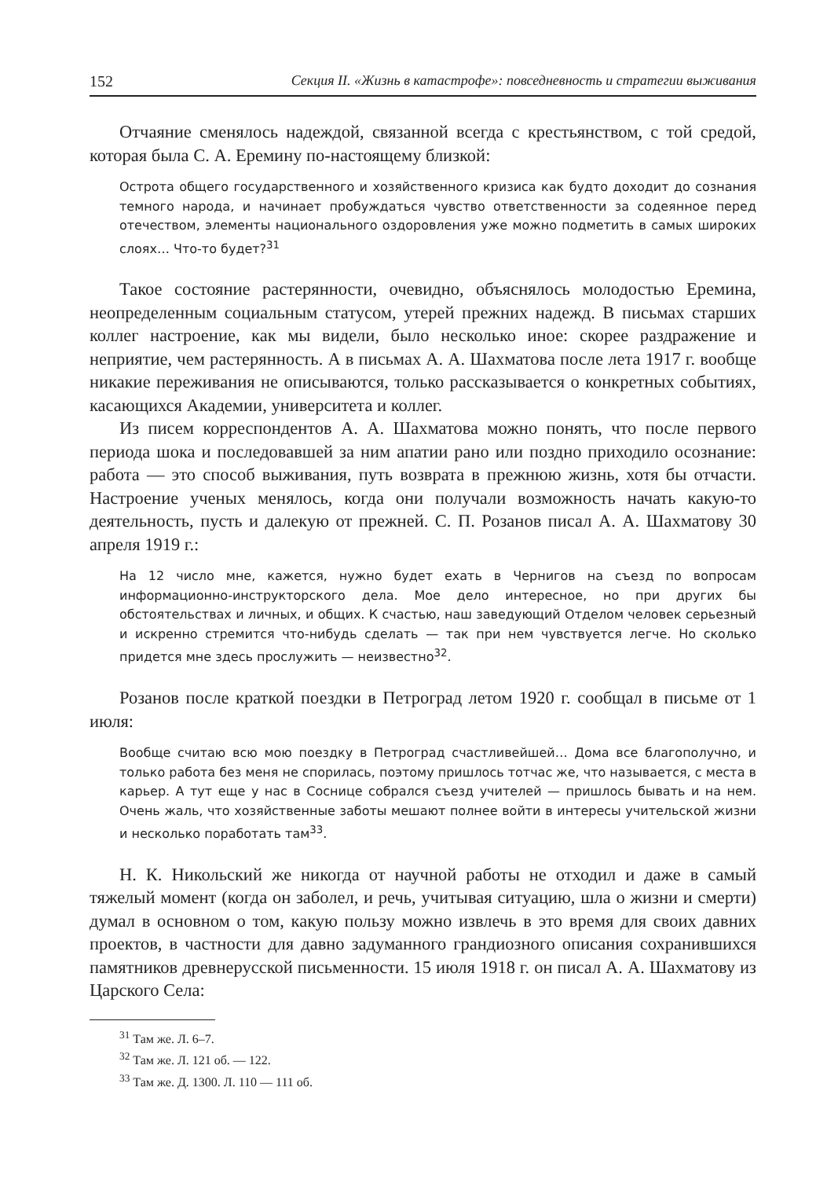152 Секция II. «Жизнь в катастрофе»: повседневность и стратегии выживания
Отчаяние сменялось надеждой, связанной всегда с крестьянством, с той средой, которая была С. А. Еремину по-настоящему близкой:
Острота общего государственного и хозяйственного кризиса как будто доходит до сознания темного народа, и начинает пробуждаться чувство ответственности за содеянное перед отечеством, элементы национального оздоровления уже можно подметить в самых широких слоях… Что-то будет?<sup>31</sup>
Такое состояние растерянности, очевидно, объяснялось молодостью Еремина, неопределенным социальным статусом, утерей прежних надежд. В письмах старших коллег настроение, как мы видели, было несколько иное: скорее раздражение и неприятие, чем растерянность. А в письмах А. А. Шахматова после лета 1917 г. вообще никакие переживания не описываются, только рассказывается о конкретных событиях, касающихся Академии, университета и коллег.
Из писем корреспондентов А. А. Шахматова можно понять, что после первого периода шока и последовавшей за ним апатии рано или поздно приходило осознание: работа — это способ выживания, путь возврата в прежнюю жизнь, хотя бы отчасти. Настроение ученых менялось, когда они получали возможность начать какую-то деятельность, пусть и далекую от прежней. С. П. Розанов писал А. А. Шахматову 30 апреля 1919 г.:
На 12 число мне, кажется, нужно будет ехать в Чернигов на съезд по вопросам информационно-инструкторского дела. Мое дело интересное, но при других бы обстоятельствах и личных, и общих. К счастью, наш заведующий Отделом человек серьезный и искренно стремится что-нибудь сделать — так при нем чувствуется легче. Но сколько придется мне здесь прослужить — неизвестно<sup>32</sup>.
Розанов после краткой поездки в Петроград летом 1920 г. сообщал в письме от 1 июля:
Вообще считаю всю мою поездку в Петроград счастливейшей… Дома все благополучно, и только работа без меня не спорилась, поэтому пришлось тотчас же, что называется, с места в карьер. А тут еще у нас в Соснице собрался съезд учителей — пришлось бывать и на нем. Очень жаль, что хозяйственные заботы мешают полнее войти в интересы учительской жизни и несколько поработать там<sup>33</sup>.
Н. К. Никольский же никогда от научной работы не отходил и даже в самый тяжелый момент (когда он заболел, и речь, учитывая ситуацию, шла о жизни и смерти) думал в основном о том, какую пользу можно извлечь в это время для своих давних проектов, в частности для давно задуманного грандиозного описания сохранившихся памятников древнерусской письменности. 15 июля 1918 г. он писал А. А. Шахматову из Царского Села:
<sup>31</sup> Там же. Л. 6–7.
<sup>32</sup> Там же. Л. 121 об. — 122.
<sup>33</sup> Там же. Д. 1300. Л. 110 — 111 об.